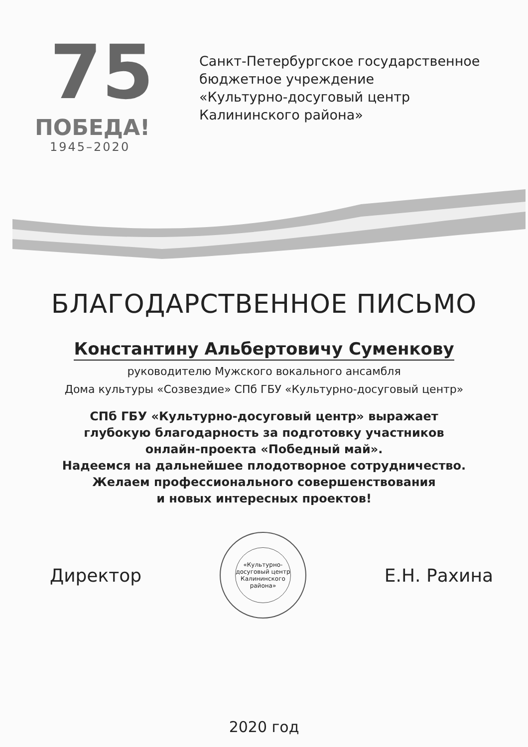75
ПОБЕДА!
1945–2020
Санкт-Петербургское государственное
бюджетное учреждение
«Культурно-досуговый центр
Калининского района»
БЛАГОДАРСТВЕННОЕ ПИСЬМО
Константину Альбертовичу Суменкову
руководителю Мужского вокального ансамбля
Дома культуры «Созвездие» СПб ГБУ «Культурно-досуговый центр»
СПб ГБУ «Культурно-досуговый центр» выражает
глубокую благодарность за подготовку участников
онлайн-проекта «Победный май».
Надеемся на дальнейшее плодотворное сотрудничество.
Желаем профессионального совершенствования
и новых интересных проектов!
Директор
«Культурно-
досуговый центр
Калининского
района»
Е.Н. Рахина
2020 год